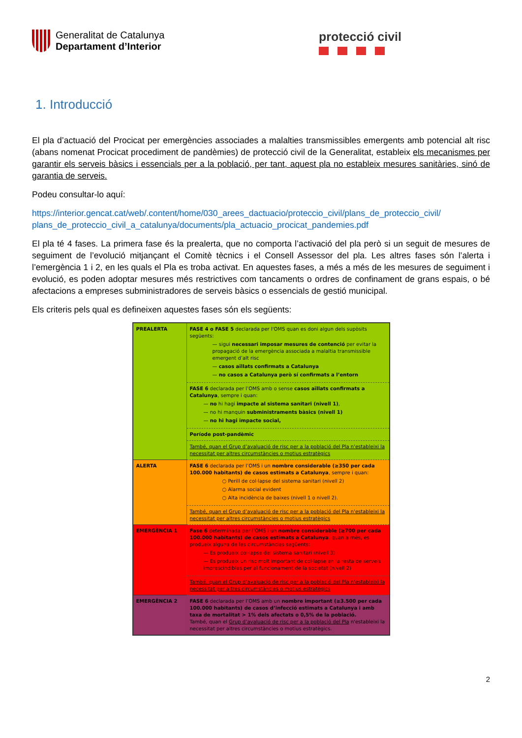Generalitat de Catalunya
Departament d’Interior
protecció civil
1. Introducció
El pla d’actuació del Procicat per emergències associades a malalties transmissibles emergents amb potencial alt risc (abans nomenat Procicat procediment de pandèmies) de protecció civil de la Generalitat, estableix els mecanismes per garantir els serveis bàsics i essencials per a la població, per tant, aquest pla no estableix mesures sanitàries, sinó de garantia de serveis.
Podeu consultar-lo aquí:
https://interior.gencat.cat/web/.content/home/030_arees_dactuacio/proteccio_civil/plans_de_proteccio_civil/ plans_de_proteccio_civil_a_catalunya/documents/pla_actuacio_procicat_pandemies.pdf
El pla té 4 fases. La primera fase és la prealerta, que no comporta l’activació del pla però si un seguit de mesures de seguiment de l’evolució mitjançant el Comitè tècnics i el Consell Assessor del pla. Les altres fases són l’alerta i l’emergència 1 i 2, en les quals el Pla es troba activat. En aquestes fases, a més a més de les mesures de seguiment i evolució, es poden adoptar mesures més restrictives com tancaments o ordres de confinament de grans espais, o bé afectacions a empreses subministradores de serveis bàsics o essencials de gestió municipal.
Els criteris pels qual es defineixen aquestes fases són els següents:
| PREALERTA | FASE 4 o FASE 5 declarada per l'OMS quan es doni algun dels supòsits següents: — sigui necessari imposar mesures de contenció per evitar la propagació de la emergència associada a malaltia transmissible emergent d’alt risc — casos aïllats confirmats a Catalunya — no casos a Catalunya però sí confirmats a l’entorn |
| | FASE 6 declarada per l’OMS amb o sense casos aïllats confirmats a Catalunya , sempre i quan: — no hi hagi impacte al sistema sanitari (nivell 1) , — no hi manquin subministraments bàsics (nivell 1) — no hi hagi impacte social, |
| | Període post-pandèmic |
| | També, quan el Grup d’avaluació de risc per a la població del Pla n'estableixi la necessitat per altres circumstàncies o motius estratègics |
| ALERTA | FASE 6 declarada per l’OMS i un nombre considerable (≥350 per cada 100.000 habitants) de casos estimats a Catalunya , sempre i quan: ○ Perill de col·lapse del sistema sanitari (nivell 2) ○ Alarma social evident ○ Alta incidència de baixes (nivell 1 o nivell 2). |
| | També, quan el Grup d’avaluació de risc per a la població del Pla n'estableixi la necessitat per altres circumstàncies o motius estratègics |
| EMERGÈNCIA 1 | Fase 6 determinada per l’OMS i un nombre considerable (≥700 per cada 100.000 habitants) de casos estimats a Catalunya , quan a més, es produeix alguna de les circumstàncies següents: — Es produeix col·lapse del sistema sanitari (nivell 3) — Es produeix un risc molt important de col·lapse en la resta de serveis imprescindibles per al funcionament de la societat (nivell 2) |
| | També, quan el Grup d’avaluació de risc per a la població del Pla n'estableixi la necessitat per altres circumstàncies o motius estratègics |
| EMERGÈNCIA 2 | FASE 6 declarada per l’OMS amb un nombre important (≥3.500 per cada 100.000 habitants) de casos d’infecció estimats a Catalunya i amb taxa de mortalitat > 1% dels afectats o 0,5% de la població. També, quan el Grup d’avaluació de risc per a la població del Pla n'estableixi la necessitat per altres circumstàncies o motius estratègics. |
2